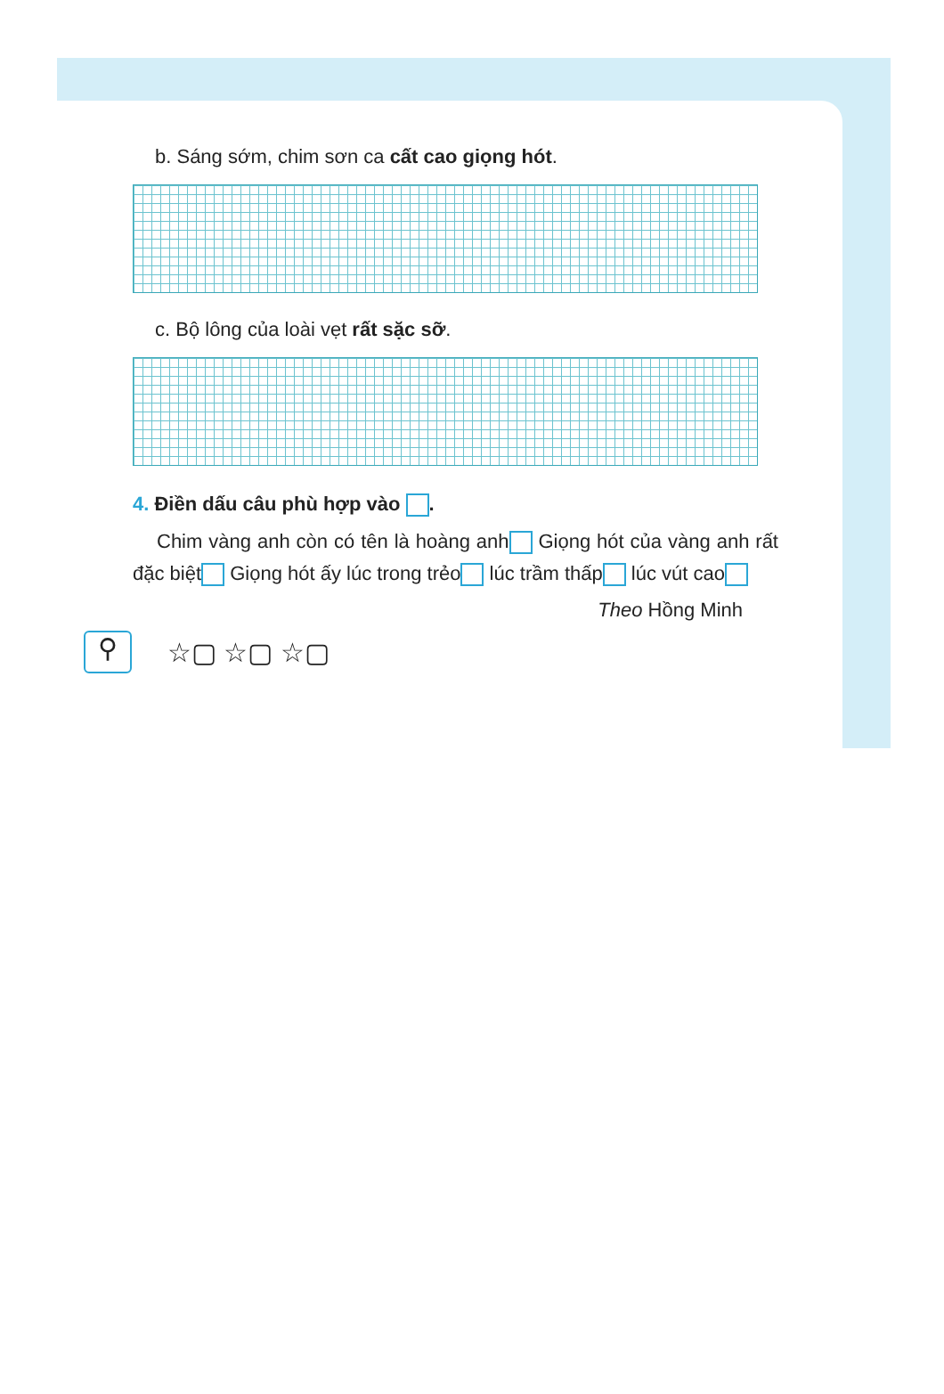b. Sáng sớm, chim sơn ca cất cao giọng hót.
c. Bộ lông của loài vẹt rất sặc sỡ.
4. Điền dấu câu phù hợp vào .
Chim vàng anh còn có tên là hoàng anh Giọng hót của vàng anh rất đặc biệt Giọng hót ấy lúc trong trẻo lúc trầm thấp lúc vút cao
Theo Hồng Minh
⚲
☆▢ ☆▢ ☆▢